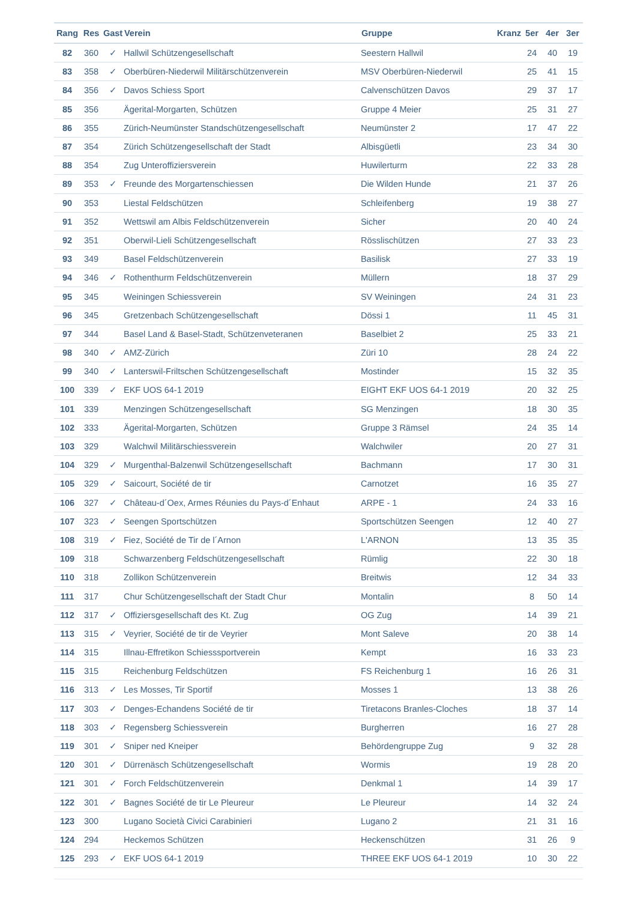| Rang | Res | Gast | Verein | Gruppe | Kranz | 5er | 4er | 3er |
| --- | --- | --- | --- | --- | --- | --- | --- | --- |
| 82 | 360 | ✓ | Hallwil Schützengesellschaft | Seestern Hallwil | | 24 | 40 | 19 |
| 83 | 358 | ✓ | Oberbüren-Niederwil Militärschützenverein | MSV Oberbüren-Niederwil | | 25 | 41 | 15 |
| 84 | 356 | ✓ | Davos Schiess Sport | Calvenschützen Davos | | 29 | 37 | 17 |
| 85 | 356 | | Ägerital-Morgarten, Schützen | Gruppe 4 Meier | | 25 | 31 | 27 |
| 86 | 355 | | Zürich-Neumünster Standschützengesellschaft | Neumünster 2 | | 17 | 47 | 22 |
| 87 | 354 | | Zürich Schützengesellschaft der Stadt | Albisgüetli | | 23 | 34 | 30 |
| 88 | 354 | | Zug Unteroffiziersverein | Huwilerturm | | 22 | 33 | 28 |
| 89 | 353 | ✓ | Freunde des Morgartenschiessen | Die Wilden Hunde | | 21 | 37 | 26 |
| 90 | 353 | | Liestal Feldschützen | Schleifenberg | | 19 | 38 | 27 |
| 91 | 352 | | Wettswil am Albis Feldschützenverein | Sicher | | 20 | 40 | 24 |
| 92 | 351 | | Oberwil-Lieli Schützengesellschaft | Rösslischützen | | 27 | 33 | 23 |
| 93 | 349 | | Basel Feldschützenverein | Basilisk | | 27 | 33 | 19 |
| 94 | 346 | ✓ | Rothenthurm Feldschützenverein | Müllern | | 18 | 37 | 29 |
| 95 | 345 | | Weiningen Schiessverein | SV Weiningen | | 24 | 31 | 23 |
| 96 | 345 | | Gretzenbach Schützengesellschaft | Dössi 1 | | 11 | 45 | 31 |
| 97 | 344 | | Basel Land & Basel-Stadt, Schützenveteranen | Baselbiet 2 | | 25 | 33 | 21 |
| 98 | 340 | ✓ | AMZ-Zürich | Züri 10 | | 28 | 24 | 22 |
| 99 | 340 | ✓ | Lanterswil-Friltschen Schützengesellschaft | Mostinder | | 15 | 32 | 35 |
| 100 | 339 | ✓ | EKF UOS 64-1 2019 | EIGHT EKF UOS 64-1 2019 | | 20 | 32 | 25 |
| 101 | 339 | | Menzingen Schützengesellschaft | SG Menzingen | | 18 | 30 | 35 |
| 102 | 333 | | Ägerital-Morgarten, Schützen | Gruppe 3 Rämsel | | 24 | 35 | 14 |
| 103 | 329 | | Walchwil Militärschiessverein | Walchwiler | | 20 | 27 | 31 |
| 104 | 329 | ✓ | Murgenthal-Balzenwil Schützengesellschaft | Bachmann | | 17 | 30 | 31 |
| 105 | 329 | ✓ | Saicourt, Société de tir | Carnotzet | | 16 | 35 | 27 |
| 106 | 327 | ✓ | Château-d´Oex, Armes Réunies du Pays-d´Enhaut | ARPE - 1 | | 24 | 33 | 16 |
| 107 | 323 | ✓ | Seengen Sportschützen | Sportschützen Seengen | | 12 | 40 | 27 |
| 108 | 319 | ✓ | Fiez, Société de Tir de l´Arnon | L'ARNON | | 13 | 35 | 35 |
| 109 | 318 | | Schwarzenberg Feldschützengesellschaft | Rümlig | | 22 | 30 | 18 |
| 110 | 318 | | Zollikon Schützenverein | Breitwis | | 12 | 34 | 33 |
| 111 | 317 | | Chur Schützengesellschaft der Stadt Chur | Montalin | | 8 | 50 | 14 |
| 112 | 317 | ✓ | Offiziersgesellschaft des Kt. Zug | OG Zug | | 14 | 39 | 21 |
| 113 | 315 | ✓ | Veyrier, Société de tir de Veyrier | Mont Saleve | | 20 | 38 | 14 |
| 114 | 315 | | Illnau-Effretikon Schiesssportverein | Kempt | | 16 | 33 | 23 |
| 115 | 315 | | Reichenburg Feldschützen | FS Reichenburg 1 | | 16 | 26 | 31 |
| 116 | 313 | ✓ | Les Mosses, Tir Sportif | Mosses 1 | | 13 | 38 | 26 |
| 117 | 303 | ✓ | Denges-Echandens Société de tir | Tiretacons Branles-Cloches | | 18 | 37 | 14 |
| 118 | 303 | ✓ | Regensberg Schiessverein | Burgherren | | 16 | 27 | 28 |
| 119 | 301 | ✓ | Sniper ned Kneiper | Behördengruppe Zug | | 9 | 32 | 28 |
| 120 | 301 | ✓ | Dürrenäsch Schützengesellschaft | Wormis | | 19 | 28 | 20 |
| 121 | 301 | ✓ | Forch Feldschützenverein | Denkmal 1 | | 14 | 39 | 17 |
| 122 | 301 | ✓ | Bagnes Société de tir Le Pleureur | Le Pleureur | | 14 | 32 | 24 |
| 123 | 300 | | Lugano Società Civici Carabinieri | Lugano 2 | | 21 | 31 | 16 |
| 124 | 294 | | Heckemos Schützen | Heckenschützen | | 31 | 26 | 9 |
| 125 | 293 | ✓ | EKF UOS 64-1 2019 | THREE EKF UOS 64-1 2019 | | 10 | 30 | 22 |